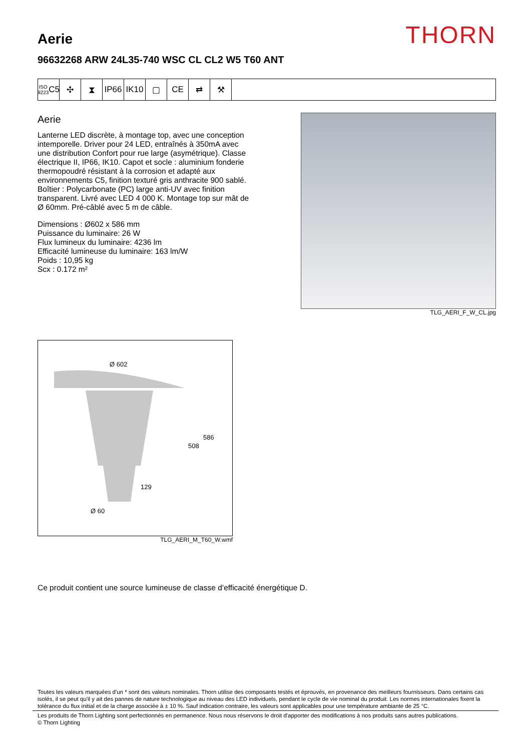THORN
Aerie
96632268 ARW 24L35-740 WSC CL CL2 W5 T60 ANT
ISO 9223
C5
✣ ⧗ IP66 IK10 ▢ CE ⇄ ⚒
Aerie
Lanterne LED discrète, à montage top, avec une conception intemporelle. Driver pour 24 LED, entraînés à 350mA avec une distribution Confort pour rue large (asymétrique). Classe électrique II, IP66, IK10. Capot et socle : aluminium fonderie thermopoudré résistant à la corrosion et adapté aux environnements C5, finition texturé gris anthracite 900 sablé. Boîtier : Polycarbonate (PC) large anti-UV avec finition transparent. Livré avec LED 4 000 K. Montage top sur mât de Ø 60mm. Pré-câblé avec 5 m de câble.
Dimensions : Ø602 x 586 mm
Puissance du luminaire: 26 W
Flux lumineux du luminaire: 4236 lm
Efficacité lumineuse du luminaire: 163 lm/W
Poids : 10,95 kg
Scx : 0.172 m²
TLG_AERI_F_W_CL.jpg
Ø 602
586
508
129
Ø 60
TLG_AERI_M_T60_W.wmf
Ce produit contient une source lumineuse de classe d’efficacité énergétique D.
Toutes les valeurs marquées d'un * sont des valeurs nominales. Thorn utilise des composants testés et éprouvés, en provenance des meilleurs fournisseurs. Dans certains cas isolés, il se peut qu'il y ait des pannes de nature technologique au niveau des LED individuels, pendant le cycle de vie nominal du produit. Les normes internationales fixent la tolérance du flux initial et de la charge associée à ± 10 %. Sauf indication contraire, les valeurs sont applicables pour une température ambiante de 25 °C.
Les produits de Thorn Lighting sont perfectionnés en permanence. Nous nous réservons le droit d'apporter des modifications à nos produits sans autres publications.
© Thorn Lighting